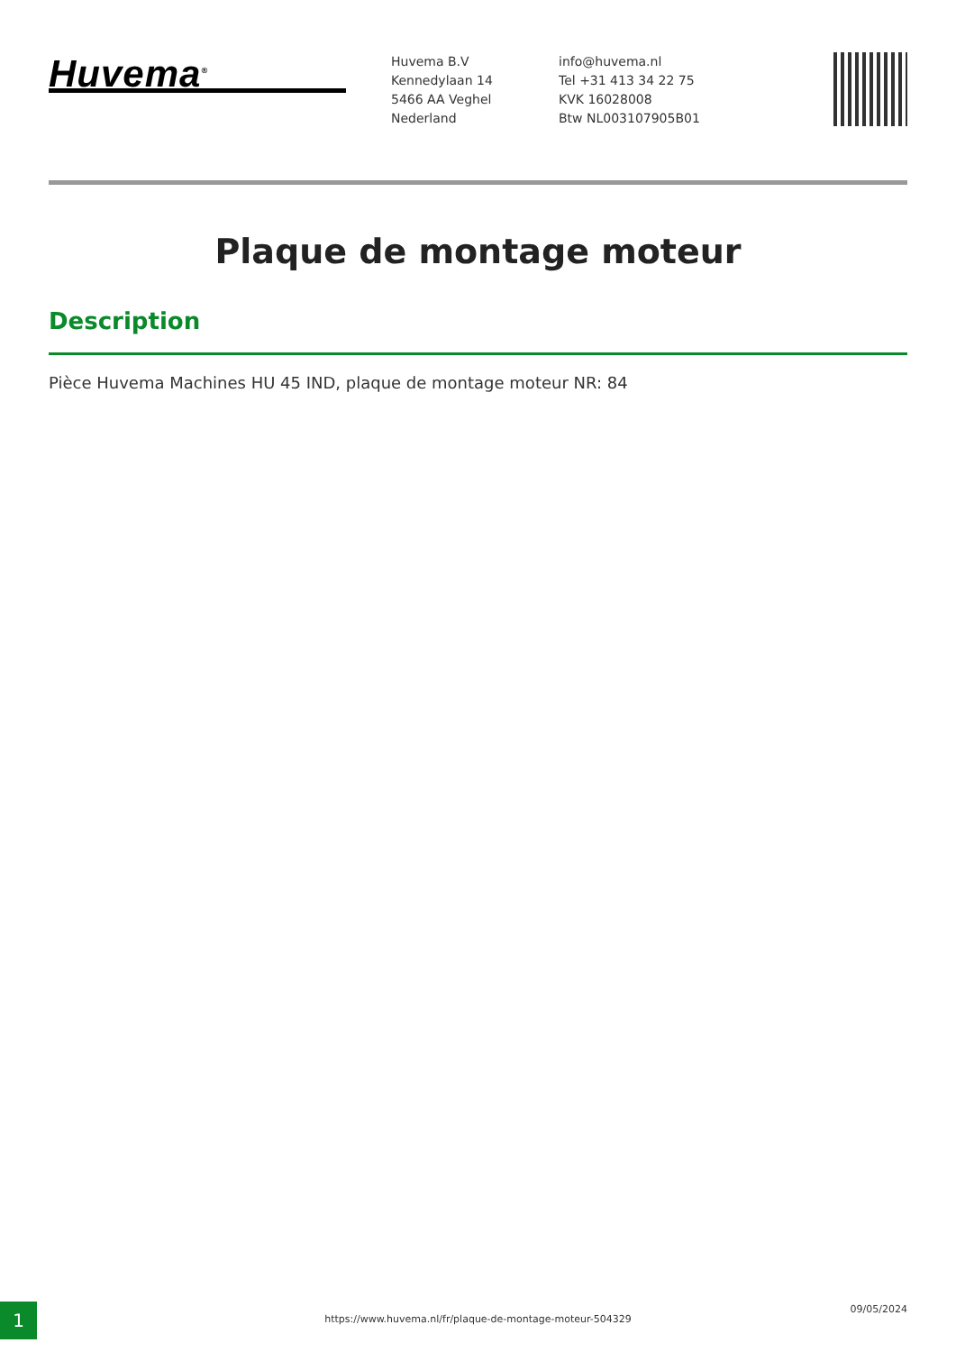Huvema<sup>®</sup>
Huvema B.V
Kennedylaan 14
5466 AA Veghel
Nederland
info@huvema.nl
Tel +31 413 34 22 75
KVK 16028008
Btw NL003107905B01
Plaque de montage moteur
Description
Pièce Huvema Machines HU 45 IND, plaque de montage moteur NR: 84
1 https://www.huvema.nl/fr/plaque-de-montage-moteur-504329
09/05/2024